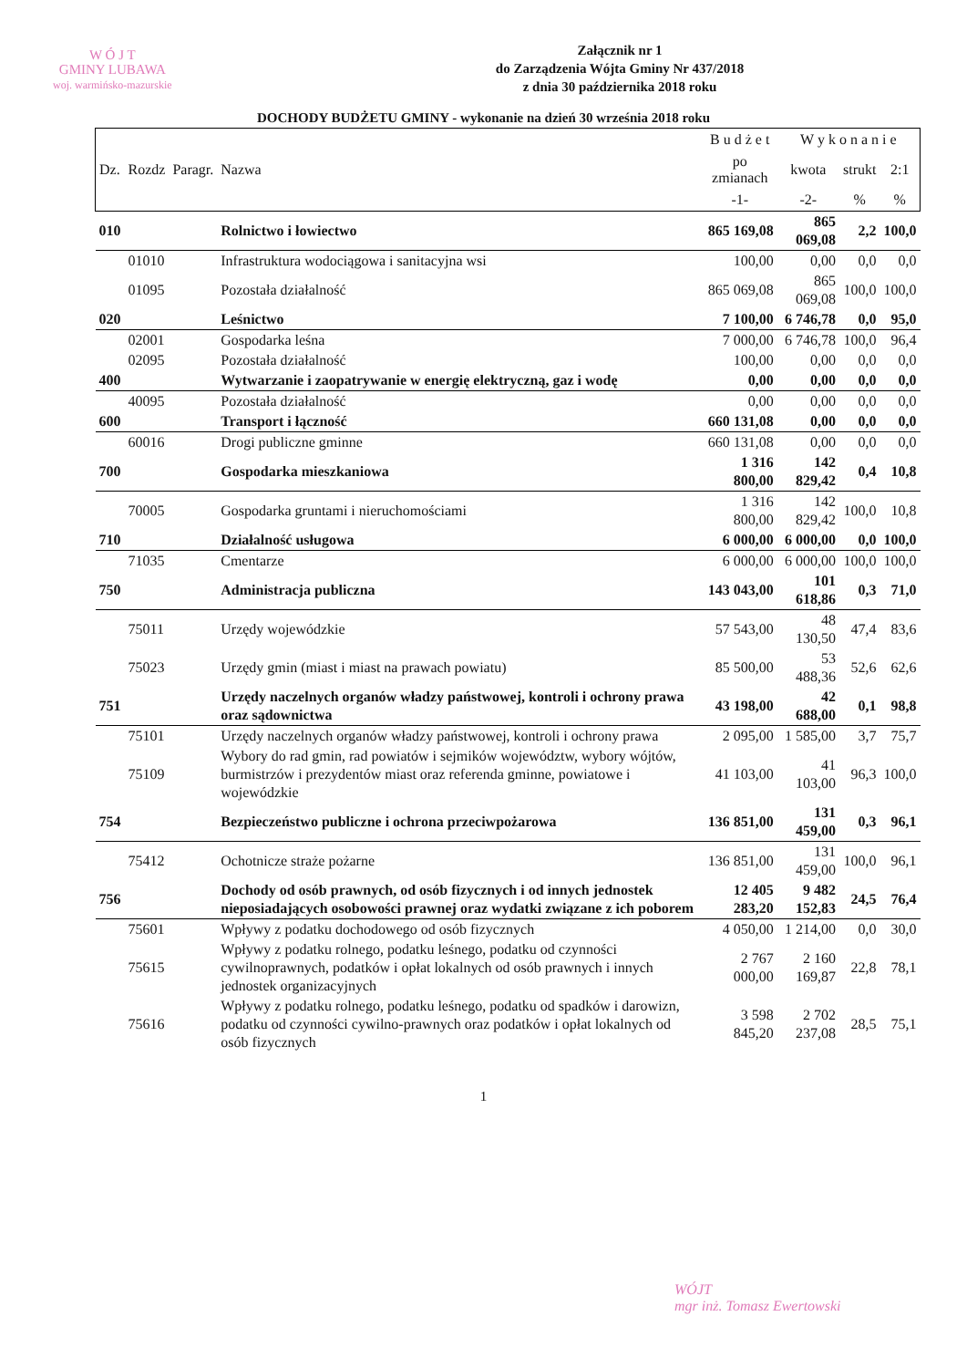W Ó J T
GMINY LUBAWA
woj. warmińsko-mazurskie
Załącznik nr 1
do Zarządzenia Wójta Gminy Nr 437/2018
z dnia 30 października 2018 roku
DOCHODY BUDŻETU GMINY - wykonanie na dzień 30 września 2018 roku
| | | | | B u d ż e t | W y k o n a n i e | | |
| --- | --- | --- | --- | --- | --- | --- | --- |
| Dz. | Rozdz | Paragr. | Nazwa | po zmianach | kwota | strukt | 2:1 |
| | | | | -1- | -2- | % | % |
| 010 | | | Rolnictwo i łowiectwo | 865 169,08 | 865 069,08 | 2,2 | 100,0 |
| | 01010 | | Infrastruktura wodociągowa i sanitacyjna wsi | 100,00 | 0,00 | 0,0 | 0,0 |
| | 01095 | | Pozostała działalność | 865 069,08 | 865 069,08 | 100,0 | 100,0 |
| 020 | | | Leśnictwo | 7 100,00 | 6 746,78 | 0,0 | 95,0 |
| | 02001 | | Gospodarka leśna | 7 000,00 | 6 746,78 | 100,0 | 96,4 |
| | 02095 | | Pozostała działalność | 100,00 | 0,00 | 0,0 | 0,0 |
| 400 | | | Wytwarzanie i zaopatrywanie w energię elektryczną, gaz i wodę | 0,00 | 0,00 | 0,0 | 0,0 |
| | 40095 | | Pozostała działalność | 0,00 | 0,00 | 0,0 | 0,0 |
| 600 | | | Transport i łączność | 660 131,08 | 0,00 | 0,0 | 0,0 |
| | 60016 | | Drogi publiczne gminne | 660 131,08 | 0,00 | 0,0 | 0,0 |
| 700 | | | Gospodarka mieszkaniowa | 1 316 800,00 | 142 829,42 | 0,4 | 10,8 |
| | 70005 | | Gospodarka gruntami i nieruchomościami | 1 316 800,00 | 142 829,42 | 100,0 | 10,8 |
| 710 | | | Działalność usługowa | 6 000,00 | 6 000,00 | 0,0 | 100,0 |
| | 71035 | | Cmentarze | 6 000,00 | 6 000,00 | 100,0 | 100,0 |
| 750 | | | Administracja publiczna | 143 043,00 | 101 618,86 | 0,3 | 71,0 |
| | 75011 | | Urzędy wojewódzkie | 57 543,00 | 48 130,50 | 47,4 | 83,6 |
| | 75023 | | Urzędy gmin (miast i miast na prawach powiatu) | 85 500,00 | 53 488,36 | 52,6 | 62,6 |
| 751 | | | Urzędy naczelnych organów władzy państwowej, kontroli i ochrony prawa oraz sądownictwa | 43 198,00 | 42 688,00 | 0,1 | 98,8 |
| | 75101 | | Urzędy naczelnych organów władzy państwowej, kontroli i ochrony prawa | 2 095,00 | 1 585,00 | 3,7 | 75,7 |
| | 75109 | | Wybory do rad gmin, rad powiatów i sejmików województw, wybory wójtów, burmistrzów i prezydentów miast oraz referenda gminne, powiatowe i wojewódzkie | 41 103,00 | 41 103,00 | 96,3 | 100,0 |
| 754 | | | Bezpieczeństwo publiczne i ochrona przeciwpożarowa | 136 851,00 | 131 459,00 | 0,3 | 96,1 |
| | 75412 | | Ochotnicze straże pożarne | 136 851,00 | 131 459,00 | 100,0 | 96,1 |
| 756 | | | Dochody od osób prawnych, od osób fizycznych i od innych jednostek nieposiadających osobowości prawnej oraz wydatki związane z ich poborem | 12 405 283,20 | 9 482 152,83 | 24,5 | 76,4 |
| | 75601 | | Wpływy z podatku dochodowego od osób fizycznych | 4 050,00 | 1 214,00 | 0,0 | 30,0 |
| | 75615 | | Wpływy z podatku rolnego, podatku leśnego, podatku od czynności cywilnoprawnych, podatków i opłat lokalnych od osób prawnych i innych jednostek organizacyjnych | 2 767 000,00 | 2 160 169,87 | 22,8 | 78,1 |
| | 75616 | | Wpływy z podatku rolnego, podatku leśnego, podatku od spadków i darowizn, podatku od czynności cywilno-prawnych oraz podatków i opłat lokalnych od osób fizycznych | 3 598 845,20 | 2 702 237,08 | 28,5 | 75,1 |
WÓJT
mgr inż. Tomasz Ewertowski
1